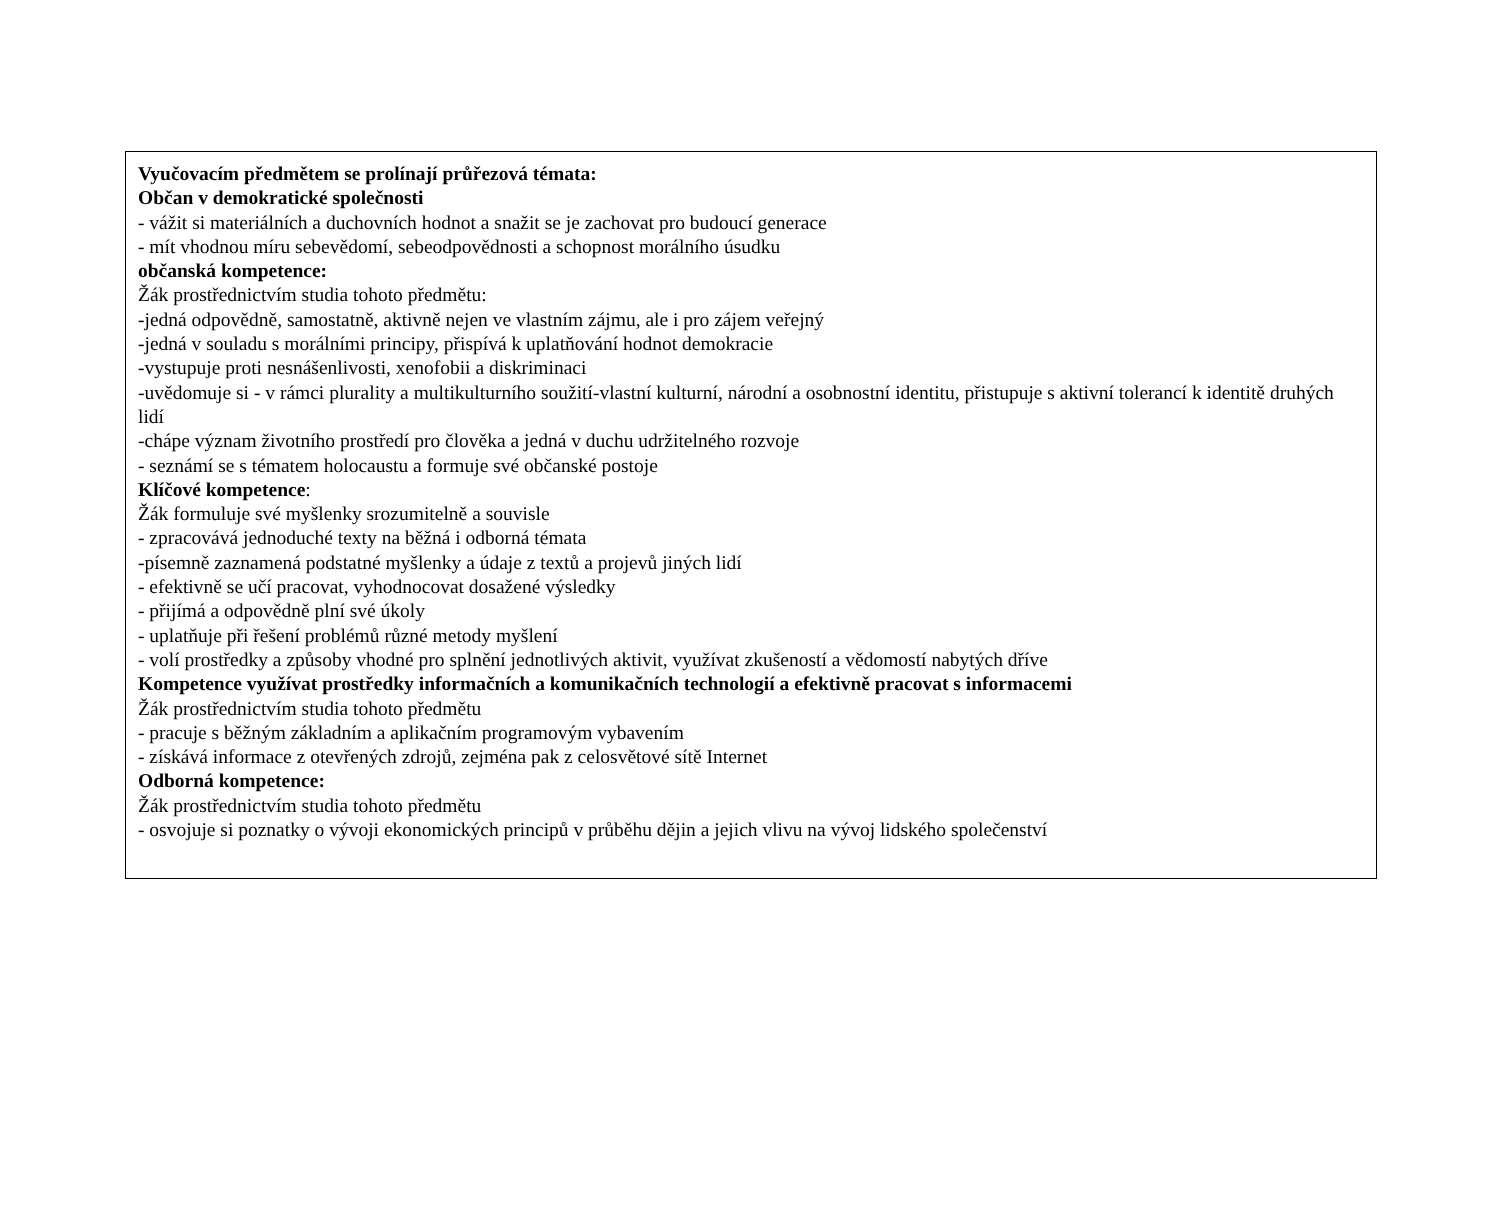Vyučovacím předmětem se prolínají průřezová témata:
Občan v demokratické společnosti
- vážit si materiálních a duchovních hodnot a snažit se je zachovat pro budoucí generace
- mít vhodnou míru sebevědomí, sebeodpovědnosti a schopnost morálního úsudku
občanská kompetence:
Žák prostřednictvím studia tohoto předmětu:
-jedná odpovědně, samostatně, aktivně nejen ve vlastním zájmu, ale i pro zájem veřejný
-jedná v souladu s morálními principy, přispívá k uplatňování hodnot demokracie
-vystupuje proti nesnášenlivosti, xenofobii a diskriminaci
-uvědomuje si - v rámci plurality a multikulturního soužití-vlastní kulturní, národní a osobnostní identitu, přistupuje s aktivní tolerancí k identitě druhých lidí
-chápe význam životního prostředí pro člověka a jedná v duchu udržitelného rozvoje
- seznámí se s tématem holocaustu a formuje své občanské postoje
Klíčové kompetence:
Žák formuluje své myšlenky srozumitelně a souvisle
- zpracovává jednoduché texty na běžná i odborná témata
-písemně zaznamená podstatné myšlenky a údaje z textů a projevů jiných lidí
- efektivně se učí pracovat, vyhodnocovat dosažené výsledky
- přijímá a odpovědně plní své úkoly
- uplatňuje při řešení problémů různé metody myšlení
- volí prostředky a způsoby vhodné pro splnění jednotlivých aktivit, využívat zkušeností a vědomostí nabytých dříve
Kompetence využívat prostředky informačních a komunikačních technologií a efektivně pracovat s informacemi
Žák prostřednictvím studia tohoto předmětu
- pracuje s běžným základním a aplikačním programovým vybavením
- získává informace z otevřených zdrojů, zejména pak z celosvětové sítě Internet
Odborná kompetence:
Žák prostřednictvím studia tohoto předmětu
- osvojuje si poznatky o vývoji ekonomických principů v průběhu dějin a jejich vlivu na vývoj lidského společenství